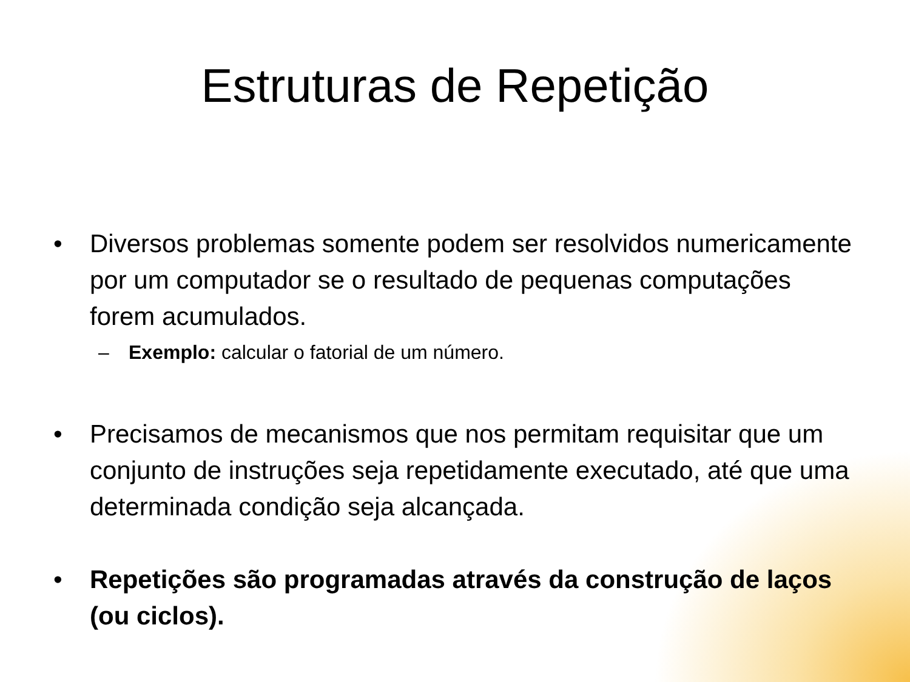Estruturas de Repetição
• Diversos problemas somente podem ser resolvidos numericamente por um computador se o resultado de pequenas computações forem acumulados.
– Exemplo: calcular o fatorial de um número.
• Precisamos de mecanismos que nos permitam requisitar que um conjunto de instruções seja repetidamente executado, até que uma determinada condição seja alcançada.
• Repetições são programadas através da construção de laços (ou ciclos).